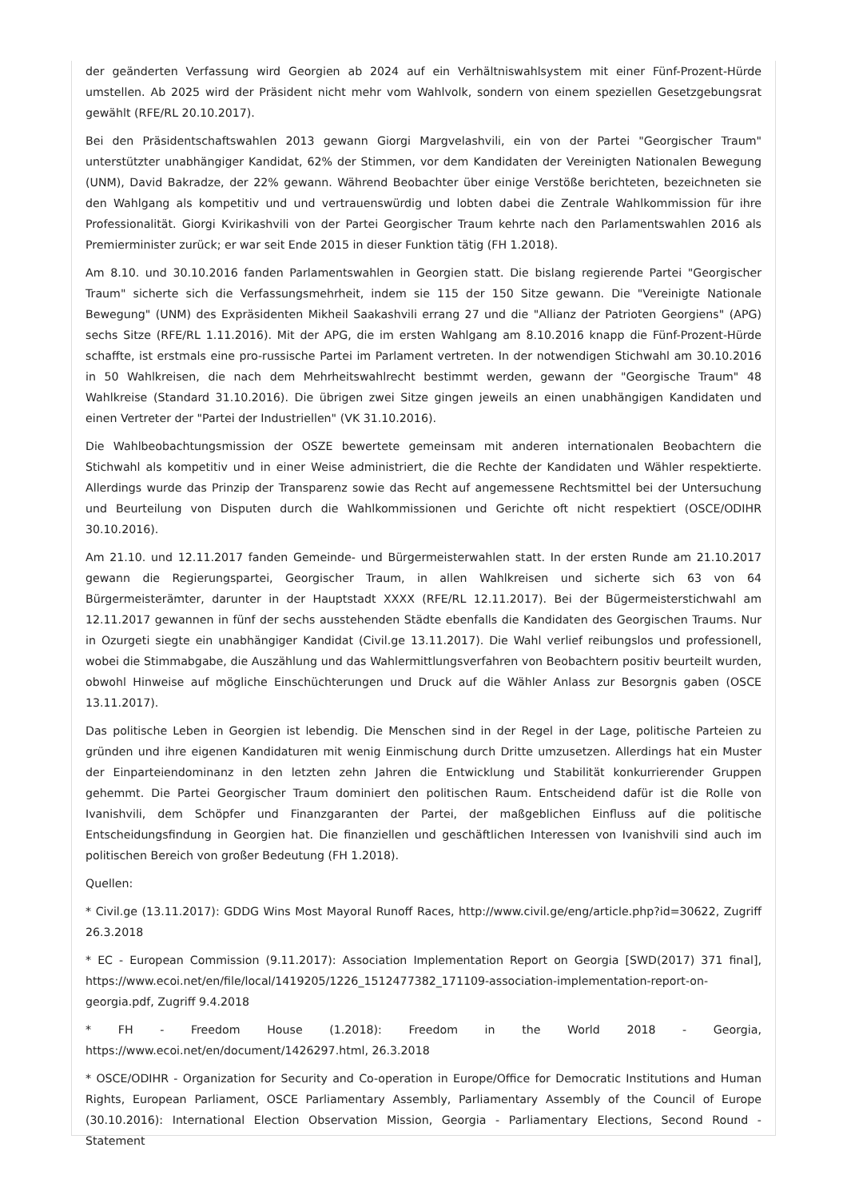der geänderten Verfassung wird Georgien ab 2024 auf ein Verhältniswahlsystem mit einer Fünf-Prozent-Hürde umstellen. Ab 2025 wird der Präsident nicht mehr vom Wahlvolk, sondern von einem speziellen Gesetzgebungsrat gewählt (RFE/RL 20.10.2017).
Bei den Präsidentschaftswahlen 2013 gewann Giorgi Margvelashvili, ein von der Partei "Georgischer Traum" unterstützter unabhängiger Kandidat, 62% der Stimmen, vor dem Kandidaten der Vereinigten Nationalen Bewegung (UNM), David Bakradze, der 22% gewann. Während Beobachter über einige Verstöße berichteten, bezeichneten sie den Wahlgang als kompetitiv und und vertrauenswürdig und lobten dabei die Zentrale Wahlkommission für ihre Professionalität. Giorgi Kvirikashvili von der Partei Georgischer Traum kehrte nach den Parlamentswahlen 2016 als Premierminister zurück; er war seit Ende 2015 in dieser Funktion tätig (FH 1.2018).
Am 8.10. und 30.10.2016 fanden Parlamentswahlen in Georgien statt. Die bislang regierende Partei "Georgischer Traum" sicherte sich die Verfassungsmehrheit, indem sie 115 der 150 Sitze gewann. Die "Vereinigte Nationale Bewegung" (UNM) des Expräsidenten Mikheil Saakashvili errang 27 und die "Allianz der Patrioten Georgiens" (APG) sechs Sitze (RFE/RL 1.11.2016). Mit der APG, die im ersten Wahlgang am 8.10.2016 knapp die Fünf-Prozent-Hürde schaffte, ist erstmals eine pro-russische Partei im Parlament vertreten. In der notwendigen Stichwahl am 30.10.2016 in 50 Wahlkreisen, die nach dem Mehrheitswahlrecht bestimmt werden, gewann der "Georgische Traum" 48 Wahlkreise (Standard 31.10.2016). Die übrigen zwei Sitze gingen jeweils an einen unabhängigen Kandidaten und einen Vertreter der "Partei der Industriellen" (VK 31.10.2016).
Die Wahlbeobachtungsmission der OSZE bewertete gemeinsam mit anderen internationalen Beobachtern die Stichwahl als kompetitiv und in einer Weise administriert, die die Rechte der Kandidaten und Wähler respektierte. Allerdings wurde das Prinzip der Transparenz sowie das Recht auf angemessene Rechtsmittel bei der Untersuchung und Beurteilung von Disputen durch die Wahlkommissionen und Gerichte oft nicht respektiert (OSCE/ODIHR 30.10.2016).
Am 21.10. und 12.11.2017 fanden Gemeinde- und Bürgermeisterwahlen statt. In der ersten Runde am 21.10.2017 gewann die Regierungspartei, Georgischer Traum, in allen Wahlkreisen und sicherte sich 63 von 64 Bürgermeisterämter, darunter in der Hauptstadt XXXX (RFE/RL 12.11.2017). Bei der Bügermeisterstichwahl am 12.11.2017 gewannen in fünf der sechs ausstehenden Städte ebenfalls die Kandidaten des Georgischen Traums. Nur in Ozurgeti siegte ein unabhängiger Kandidat (Civil.ge 13.11.2017). Die Wahl verlief reibungslos und professionell, wobei die Stimmabgabe, die Auszählung und das Wahlermittlungsverfahren von Beobachtern positiv beurteilt wurden, obwohl Hinweise auf mögliche Einschüchterungen und Druck auf die Wähler Anlass zur Besorgnis gaben (OSCE 13.11.2017).
Das politische Leben in Georgien ist lebendig. Die Menschen sind in der Regel in der Lage, politische Parteien zu gründen und ihre eigenen Kandidaturen mit wenig Einmischung durch Dritte umzusetzen. Allerdings hat ein Muster der Einparteiendominanz in den letzten zehn Jahren die Entwicklung und Stabilität konkurrierender Gruppen gehemmt. Die Partei Georgischer Traum dominiert den politischen Raum. Entscheidend dafür ist die Rolle von Ivanishvili, dem Schöpfer und Finanzgaranten der Partei, der maßgeblichen Einfluss auf die politische Entscheidungsfindung in Georgien hat. Die finanziellen und geschäftlichen Interessen von Ivanishvili sind auch im politischen Bereich von großer Bedeutung (FH 1.2018).
Quellen:
* Civil.ge (13.11.2017): GDDG Wins Most Mayoral Runoff Races, http://www.civil.ge/eng/article.php?id=30622, Zugriff 26.3.2018
* EC - European Commission (9.11.2017): Association Implementation Report on Georgia [SWD(2017) 371 final], https://www.ecoi.net/en/file/local/1419205/1226_1512477382_171109-association-implementation-report-on-georgia.pdf, Zugriff 9.4.2018
* FH - Freedom House (1.2018): Freedom in the World 2018 - Georgia, https://www.ecoi.net/en/document/1426297.html, 26.3.2018
* OSCE/ODIHR - Organization for Security and Co-operation in Europe/Office for Democratic Institutions and Human Rights, European Parliament, OSCE Parliamentary Assembly, Parliamentary Assembly of the Council of Europe (30.10.2016): International Election Observation Mission, Georgia - Parliamentary Elections, Second Round - Statement